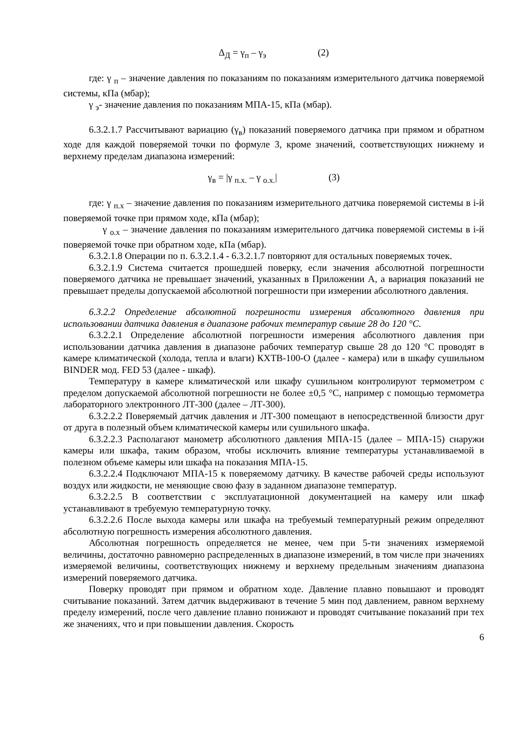Δ<sub>Д</sub> = γ<sub>п</sub> – γ<sub>э</sub> (2)
где: γ <sub>п</sub> – значение давления по показаниям по показаниям измерительного датчика поверяемой системы, кПа (мбар);
γ <sub>э</sub>- значение давления по показаниям МПА-15, кПа (мбар).
6.3.2.1.7 Рассчитывают вариацию (γ<sub>в</sub>) показаний поверяемого датчика при прямом и обратном ходе для каждой поверяемой точки по формуле 3, кроме значений, соответствующих нижнему и верхнему пределам диапазона измерений:
γ<sub>в</sub> = |γ <sub>п.х.</sub> – γ <sub>о.х.</sub>| (3)
где: γ <sub>п.х</sub> – значение давления по показаниям измерительного датчика поверяемой системы в i-й поверяемой точке при прямом ходе, кПа (мбар);
γ <sub>о.х</sub> – значение давления по показаниям измерительного датчика поверяемой системы в i-й поверяемой точке при обратном ходе, кПа (мбар).
6.3.2.1.8 Операции по п. 6.3.2.1.4 - 6.3.2.1.7 повторяют для остальных поверяемых точек.
6.3.2.1.9 Система считается прошедшей поверку, если значения абсолютной погрешности поверяемого датчика не превышает значений, указанных в Приложении А, а вариация показаний не превышает пределы допускаемой абсолютной погрешности при измерении абсолютного давления.
6.3.2.2 Определение абсолютной погрешности измерения абсолютного давления при использовании датчика давления в диапазоне рабочих температур свыше 28 до 120 °C.
6.3.2.2.1 Определение абсолютной погрешности измерения абсолютного давления при использовании датчика давления в диапазоне рабочих температур свыше 28 до 120 °С проводят в камере климатической (холода, тепла и влаги) КХТВ-100-О (далее - камера) или в шкафу сушильном BINDER мод. FED 53 (далее - шкаф).
Температуру в камере климатической или шкафу сушильном контролируют термометром с пределом допускаемой абсолютной погрешности не более ±0,5 °С, например с помощью термометра лабораторного электронного ЛТ-300 (далее – ЛТ-300).
6.3.2.2.2 Поверяемый датчик давления и ЛТ-300 помещают в непосредственной близости друг от друга в полезный объем климатической камеры или сушильного шкафа.
6.3.2.2.3 Располагают манометр абсолютного давления МПА-15 (далее – МПА-15) снаружи камеры или шкафа, таким образом, чтобы исключить влияние температуры устанавливаемой в полезном объеме камеры или шкафа на показания МПА-15.
6.3.2.2.4 Подключают МПА-15 к поверяемому датчику. В качестве рабочей среды используют воздух или жидкости, не меняющие свою фазу в заданном диапазоне температур.
6.3.2.2.5 В соответствии с эксплуатационной документацией на камеру или шкаф устанавливают в требуемую температурную точку.
6.3.2.2.6 После выхода камеры или шкафа на требуемый температурный режим определяют абсолютную погрешность измерения абсолютного давления.
Абсолютная погрешность определяется не менее, чем при 5-ти значениях измеряемой величины, достаточно равномерно распределенных в диапазоне измерений, в том числе при значениях измеряемой величины, соответствующих нижнему и верхнему предельным значениям диапазона измерений поверяемого датчика.
Поверку проводят при прямом и обратном ходе. Давление плавно повышают и проводят считывание показаний. Затем датчик выдерживают в течение 5 мин под давлением, равном верхнему пределу измерений, после чего давление плавно понижают и проводят считывание показаний при тех же значениях, что и при повышении давления. Скорость
6